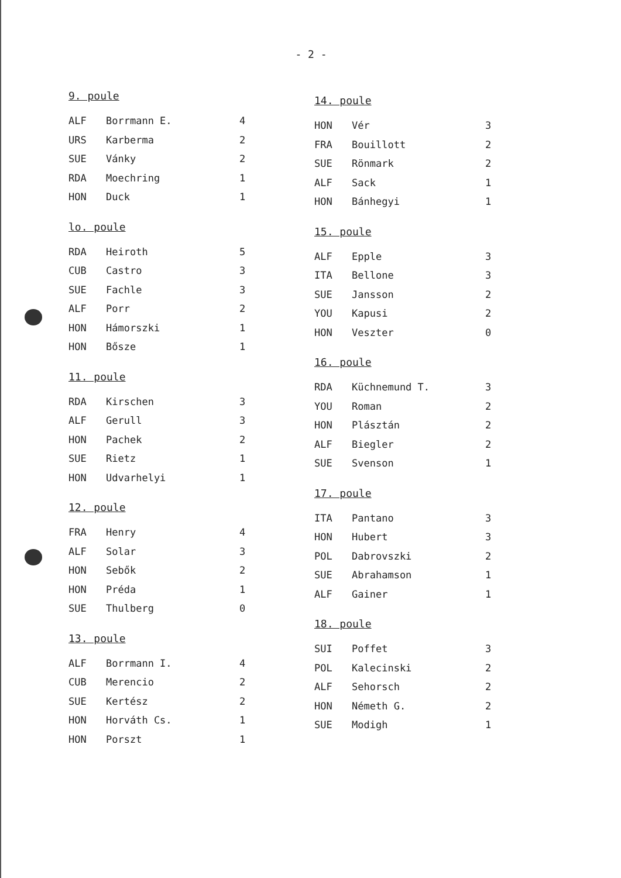- 2 -
9. poule
| ALF | Borrmann E. | 4 |
| URS | Karberma | 2 |
| SUE | Vánky | 2 |
| RDA | Moechring | 1 |
| HON | Duck | 1 |
lo. poule
| RDA | Heiroth | 5 |
| CUB | Castro | 3 |
| SUE | Fachle | 3 |
| ALF | Porr | 2 |
| HON | Hámorszki | 1 |
| HON | Bősze | 1 |
11. poule
| RDA | Kirschen | 3 |
| ALF | Gerull | 3 |
| HON | Pachek | 2 |
| SUE | Rietz | 1 |
| HON | Udvarhelyi | 1 |
12. poule
| FRA | Henry | 4 |
| ALF | Solar | 3 |
| HON | Sebők | 2 |
| HON | Préda | 1 |
| SUE | Thulberg | 0 |
13. poule
| ALF | Borrmann I. | 4 |
| CUB | Merencio | 2 |
| SUE | Kertész | 2 |
| HON | Horváth Cs. | 1 |
| HON | Porszt | 1 |
14. poule
| HON | Vér | 3 |
| FRA | Bouillott | 2 |
| SUE | Rönmark | 2 |
| ALF | Sack | 1 |
| HON | Bánhegyi | 1 |
15. poule
| ALF | Epple | 3 |
| ITA | Bellone | 3 |
| SUE | Jansson | 2 |
| YOU | Kapusi | 2 |
| HON | Veszter | 0 |
16. poule
| RDA | Küchnemund T. | 3 |
| YOU | Roman | 2 |
| HON | Plásztán | 2 |
| ALF | Biegler | 2 |
| SUE | Svenson | 1 |
17. poule
| ITA | Pantano | 3 |
| HON | Hubert | 3 |
| POL | Dabrovszki | 2 |
| SUE | Abrahamson | 1 |
| ALF | Gainer | 1 |
18. poule
| SUI | Poffet | 3 |
| POL | Kalecinski | 2 |
| ALF | Sehorsch | 2 |
| HON | Németh G. | 2 |
| SUE | Modigh | 1 |